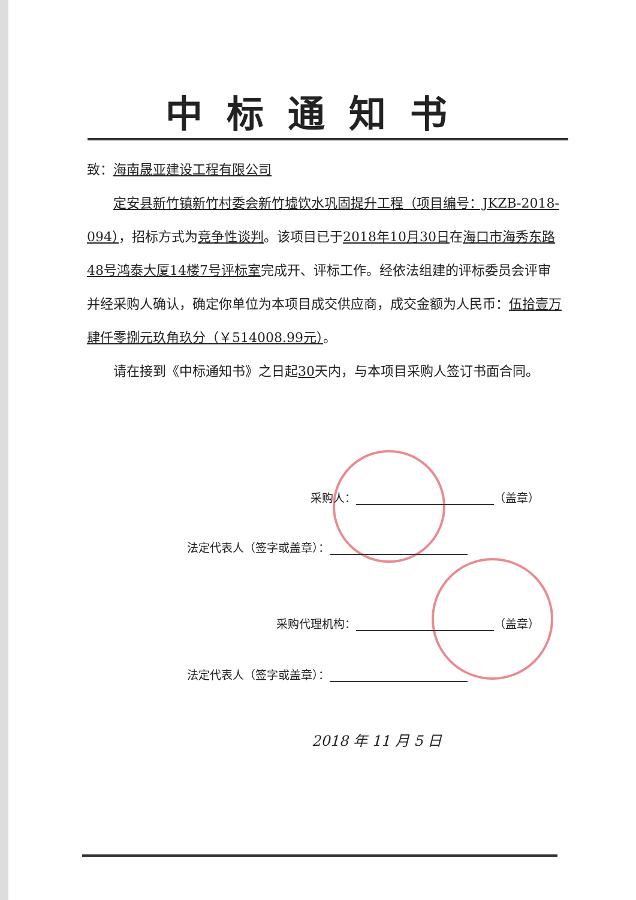中标通知书
致：海南晟亚建设工程有限公司
定安县新竹镇新竹村委会新竹墟饮水巩固提升工程（项目编号：JKZB-2018-094），招标方式为竞争性谈判。该项目已于2018年10月30日在海口市海秀东路48号鸿泰大厦14楼7号评标室完成开、评标工作。经依法组建的评标委员会评审并经采购人确认，确定你单位为本项目成交供应商，成交金额为人民币：伍拾壹万肆仟零捌元玖角玖分（￥514008.99元）。
请在接到《中标通知书》之日起30天内，与本项目采购人签订书面合同。
采购人： （盖章）
法定代表人（签字或盖章）：
采购代理机构： （盖章）
法定代表人（签字或盖章）：
2018 年 11 月 5 日